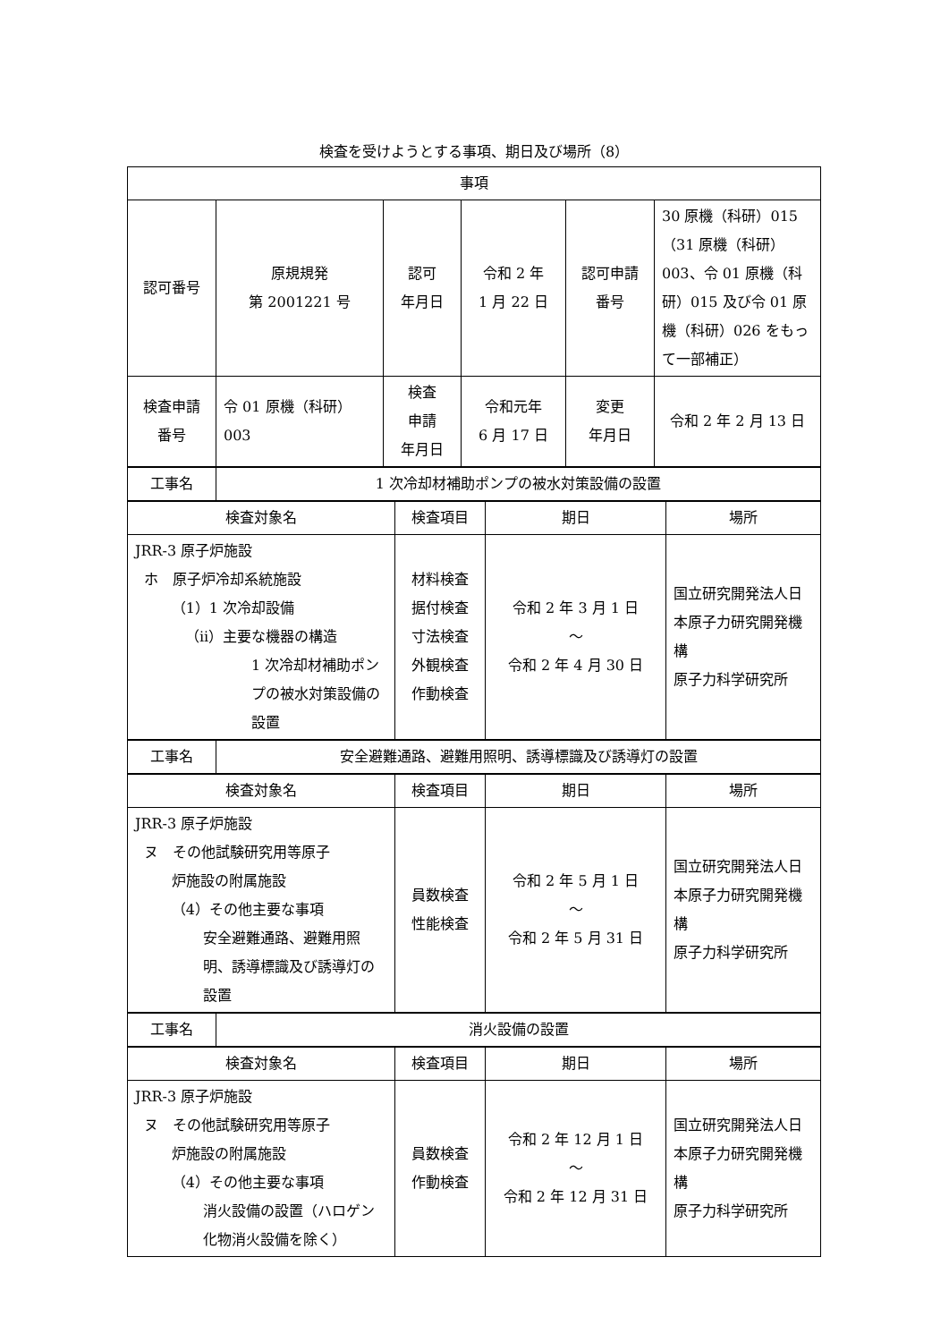検査を受けようとする事項、期日及び場所（8）
| 事項 | | | | | |
| 認可番号 | 原規規発 第 2001221 号 | 認可 年月日 | 令和 2 年 1 月 22 日 | 認可申請 番号 | 30 原機（科研）015（31 原機（科研）003、令 01 原機（科研）015 及び令 01 原機（科研）026 をもって一部補正） |
| 検査申請 番号 | 令 01 原機（科研） 003 | 検査 申請 年月日 | 令和元年 6 月 17 日 | 変更 年月日 | 令和 2 年 2 月 13 日 |
| 工事名 | 1 次冷却材補助ポンプの被水対策設備の設置 |
| 検査対象名 | 検査項目 | 期日 | 場所 |
| JRR-3 原子炉施設 ホ 原子炉冷却系統施設 （1）1 次冷却設備 （ii）主要な機器の構造 1 次冷却材補助ポンプの被水対策設備の設置 | 材料検査 据付検査 寸法検査 外観検査 作動検査 | 令和 2 年 3 月 1 日 ～ 令和 2 年 4 月 30 日 | 国立研究開発法人日本原子力研究開発機構 原子力科学研究所 |
| 工事名 | 安全避難通路、避難用照明、誘導標識及び誘導灯の設置 |
| 検査対象名 | 検査項目 | 期日 | 場所 |
| JRR-3 原子炉施設 ヌ その他試験研究用等原子 炉施設の附属施設 （4）その他主要な事項 安全避難通路、避難用照明、誘導標識及び誘導灯の設置 | 員数検査 性能検査 | 令和 2 年 5 月 1 日 ～ 令和 2 年 5 月 31 日 | 国立研究開発法人日本原子力研究開発機構 原子力科学研究所 |
| 工事名 | 消火設備の設置 |
| 検査対象名 | 検査項目 | 期日 | 場所 |
| JRR-3 原子炉施設 ヌ その他試験研究用等原子 炉施設の附属施設 （4）その他主要な事項 消火設備の設置（ハロゲン化物消火設備を除く） | 員数検査 作動検査 | 令和 2 年 12 月 1 日 ～ 令和 2 年 12 月 31 日 | 国立研究開発法人日本原子力研究開発機構 原子力科学研究所 |